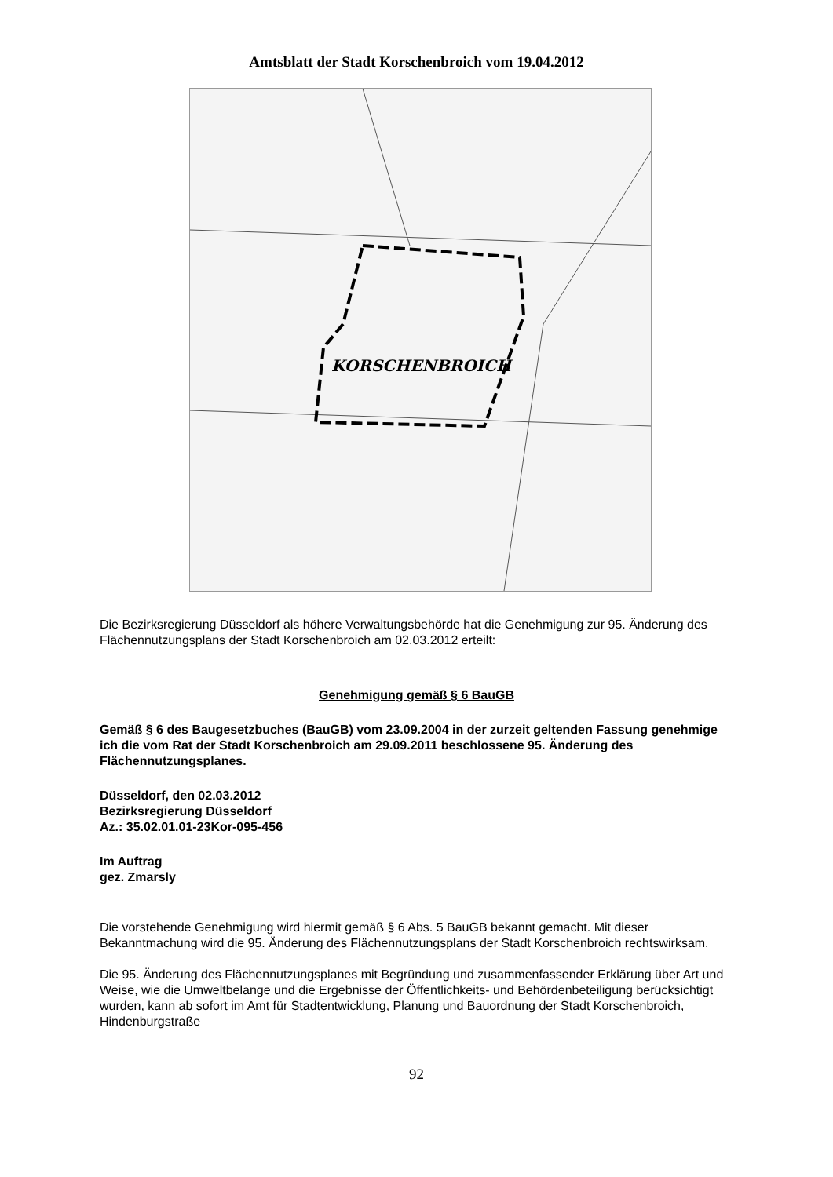Amtsblatt der Stadt Korschenbroich vom 19.04.2012
KORSCHENBROICH
Die Bezirksregierung Düsseldorf als höhere Verwaltungsbehörde hat die Genehmigung zur 95. Änderung des Flächennutzungsplans der Stadt Korschenbroich am 02.03.2012 erteilt:
Genehmigung gemäß § 6 BauGB
Gemäß § 6 des Baugesetzbuches (BauGB) vom 23.09.2004 in der zurzeit geltenden Fassung genehmige ich die vom Rat der Stadt Korschenbroich am 29.09.2011 beschlossene 95. Änderung des Flächennutzungsplanes.
Düsseldorf, den 02.03.2012
Bezirksregierung Düsseldorf
Az.: 35.02.01.01-23Kor-095-456
Im Auftrag
gez. Zmarsly
Die vorstehende Genehmigung wird hiermit gemäß § 6 Abs. 5 BauGB bekannt gemacht. Mit dieser Bekanntmachung wird die 95. Änderung des Flächennutzungsplans der Stadt Korschenbroich rechtswirksam.
Die 95. Änderung des Flächennutzungsplanes mit Begründung und zusammenfassender Erklärung über Art und Weise, wie die Umweltbelange und die Ergebnisse der Öffentlichkeits- und Behördenbeteiligung berücksichtigt wurden, kann ab sofort im Amt für Stadtentwicklung, Planung und Bauordnung der Stadt Korschenbroich, Hindenburgstraße
92